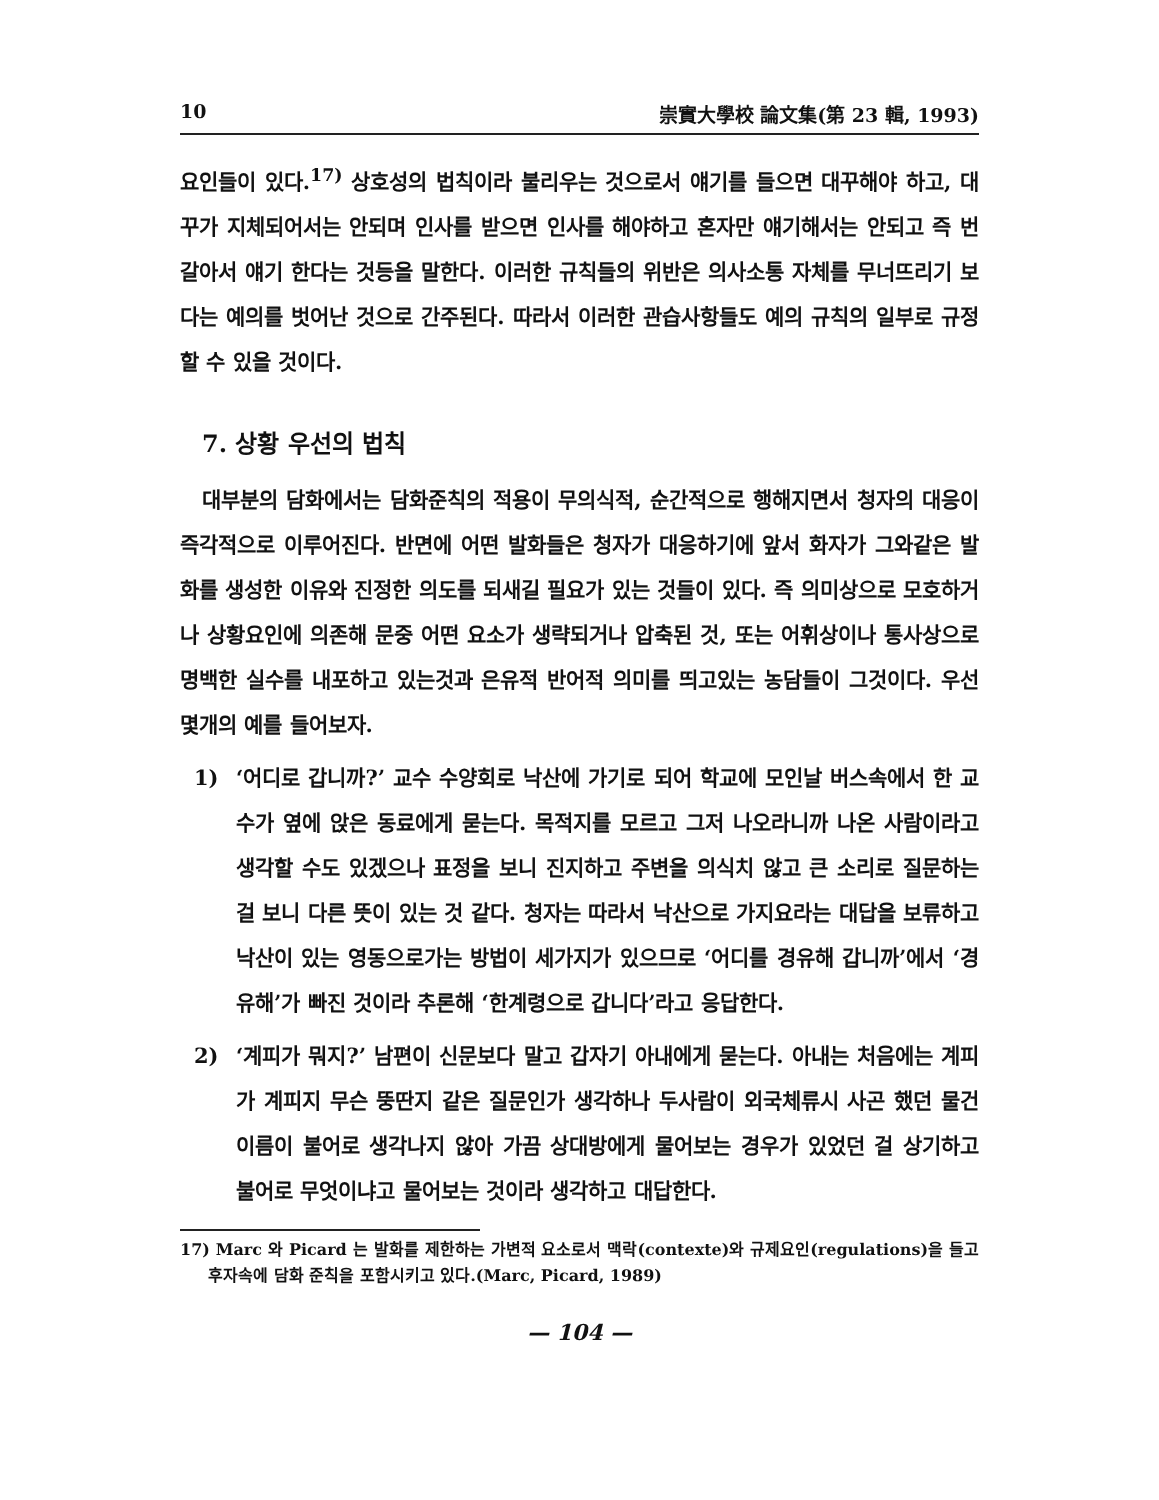10 崇實大學校 論文集(第 23 輯, 1993)
요인들이 있다.<sup>17)</sup> 상호성의 법칙이라 불리우는 것으로서 얘기를 들으면 대꾸해야 하고, 대꾸가 지체되어서는 안되며 인사를 받으면 인사를 해야하고 혼자만 얘기해서는 안되고 즉 번갈아서 얘기 한다는 것등을 말한다. 이러한 규칙들의 위반은 의사소통 자체를 무너뜨리기 보다는 예의를 벗어난 것으로 간주된다. 따라서 이러한 관습사항들도 예의 규칙의 일부로 규정할 수 있을 것이다.
7. 상황 우선의 법칙
대부분의 담화에서는 담화준칙의 적용이 무의식적, 순간적으로 행해지면서 청자의 대응이 즉각적으로 이루어진다. 반면에 어떤 발화들은 청자가 대응하기에 앞서 화자가 그와같은 발화를 생성한 이유와 진정한 의도를 되새길 필요가 있는 것들이 있다. 즉 의미상으로 모호하거나 상황요인에 의존해 문중 어떤 요소가 생략되거나 압축된 것, 또는 어휘상이나 통사상으로 명백한 실수를 내포하고 있는것과 은유적 반어적 의미를 띄고있는 농담들이 그것이다. 우선 몇개의 예를 들어보자.
1) ‘어디로 갑니까?’ 교수 수양회로 낙산에 가기로 되어 학교에 모인날 버스속에서 한 교수가 옆에 앉은 동료에게 묻는다. 목적지를 모르고 그저 나오라니까 나온 사람이라고 생각할 수도 있겠으나 표정을 보니 진지하고 주변을 의식치 않고 큰 소리로 질문하는 걸 보니 다른 뜻이 있는 것 같다. 청자는 따라서 낙산으로 가지요라는 대답을 보류하고 낙산이 있는 영동으로가는 방법이 세가지가 있으므로 ‘어디를 경유해 갑니까’에서 ‘경유해’가 빠진 것이라 추론해 ‘한계령으로 갑니다’라고 응답한다.
2) ‘계피가 뭐지?’ 남편이 신문보다 말고 갑자기 아내에게 묻는다. 아내는 처음에는 계피가 계피지 무슨 뚱딴지 같은 질문인가 생각하나 두사람이 외국체류시 사곤 했던 물건 이름이 불어로 생각나지 않아 가끔 상대방에게 물어보는 경우가 있었던 걸 상기하고 불어로 무엇이냐고 물어보는 것이라 생각하고 대답한다.
17) Marc 와 Picard 는 발화를 제한하는 가변적 요소로서 맥락(contexte)와 규제요인(regulations)을 들고 후자속에 담화 준칙을 포함시키고 있다.(Marc, Picard, 1989)
— 104 —